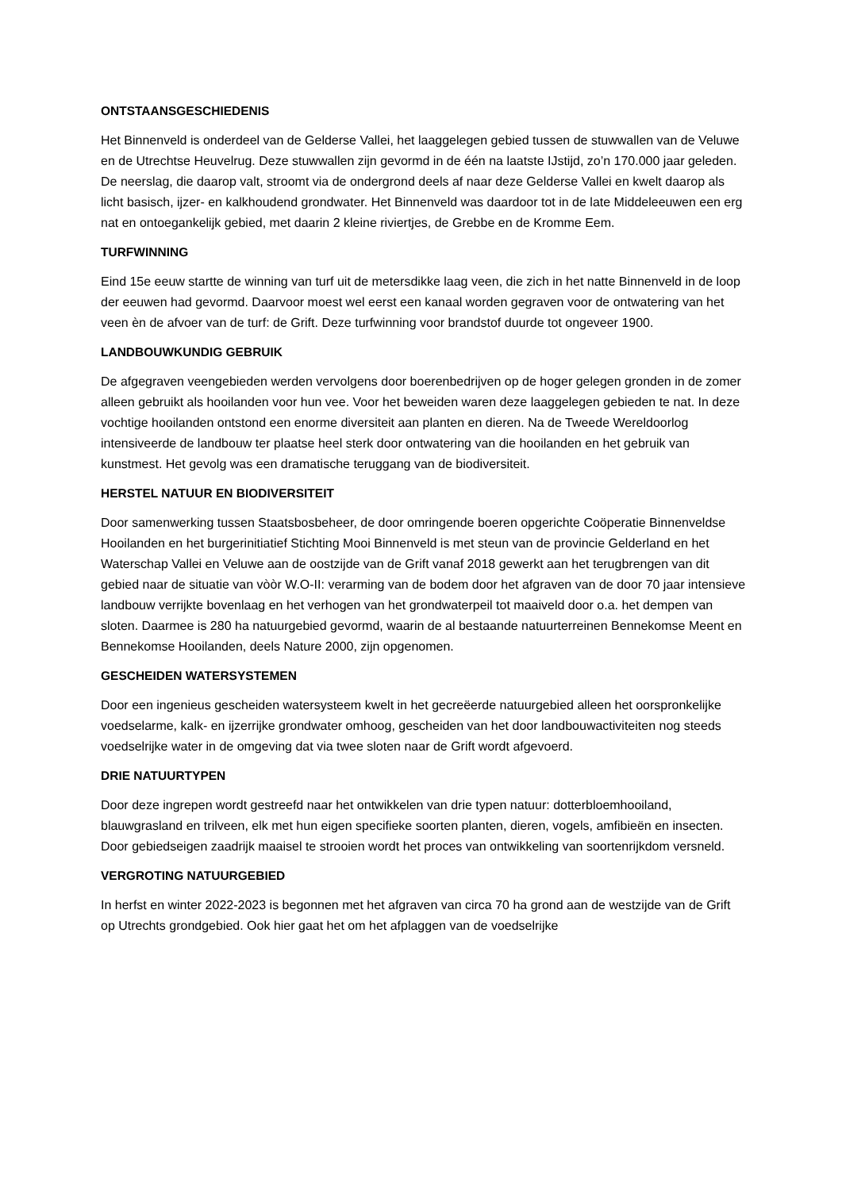ONTSTAANSGESCHIEDENIS
Het Binnenveld is onderdeel van de Gelderse Vallei, het laaggelegen gebied tussen de stuwwallen van de Veluwe en de Utrechtse Heuvelrug. Deze stuwwallen zijn gevormd in de één na laatste IJstijd, zo’n 170.000 jaar geleden. De neerslag, die daarop valt, stroomt via de ondergrond deels af naar deze Gelderse Vallei en kwelt daarop als licht basisch, ijzer- en kalkhoudend grondwater. Het Binnenveld was daardoor tot in de late Middeleeuwen een erg nat en ontoegankelijk gebied, met daarin 2 kleine riviertjes, de Grebbe en de Kromme Eem.
TURFWINNING
Eind 15e eeuw startte de winning van turf uit de metersdikke laag veen, die zich in het natte Binnenveld in de loop der eeuwen had gevormd. Daarvoor moest wel eerst een kanaal worden gegraven voor de ontwatering van het veen èn de afvoer van de turf: de Grift. Deze turfwinning voor brandstof duurde tot ongeveer 1900.
LANDBOUWKUNDIG GEBRUIK
De afgegraven veengebieden werden vervolgens door boerenbedrijven op de hoger gelegen gronden in de zomer alleen gebruikt als hooilanden voor hun vee. Voor het beweiden waren deze laaggelegen gebieden te nat. In deze vochtige hooilanden ontstond een enorme diversiteit aan planten en dieren. Na de Tweede Wereldoorlog intensiveerde de landbouw ter plaatse heel sterk door ontwatering van die hooilanden en het gebruik van kunstmest. Het gevolg was een dramatische teruggang van de biodiversiteit.
HERSTEL NATUUR EN BIODIVERSITEIT
Door samenwerking tussen Staatsbosbeheer, de door omringende boeren opgerichte Coöperatie Binnenveldse Hooilanden en het burgerinitiatief Stichting Mooi Binnenveld is met steun van de provincie Gelderland en het Waterschap Vallei en Veluwe aan de oostzijde van de Grift vanaf 2018 gewerkt aan het terugbrengen van dit gebied naar de situatie van vòòr W.O-II: verarming van de bodem door het afgraven van de door 70 jaar intensieve landbouw verrijkte bovenlaag en het verhogen van het grondwaterpeil tot maaiveld door o.a. het dempen van sloten. Daarmee is 280 ha natuurgebied gevormd, waarin de al bestaande natuurterreinen Bennekomse Meent en Bennekomse Hooilanden, deels Nature 2000, zijn opgenomen.
GESCHEIDEN WATERSYSTEMEN
Door een ingenieus gescheiden watersysteem kwelt in het gecreëerde natuurgebied alleen het oorspronkelijke voedselarme, kalk- en ijzerrijke grondwater omhoog, gescheiden van het door landbouwactiviteiten nog steeds voedselrijke water in de omgeving dat via twee sloten naar de Grift wordt afgevoerd.
DRIE NATUURTYPEN
Door deze ingrepen wordt gestreefd naar het ontwikkelen van drie typen natuur: dotterbloemhooiland, blauwgrasland en trilveen, elk met hun eigen specifieke soorten planten, dieren, vogels, amfibieën en insecten. Door gebiedseigen zaadrijk maaisel te strooien wordt het proces van ontwikkeling van soortenrijkdom versneld.
VERGROTING NATUURGEBIED
In herfst en winter 2022-2023 is begonnen met het afgraven van circa 70 ha grond aan de westzijde van de Grift op Utrechts grondgebied. Ook hier gaat het om het afplaggen van de voedselrijke